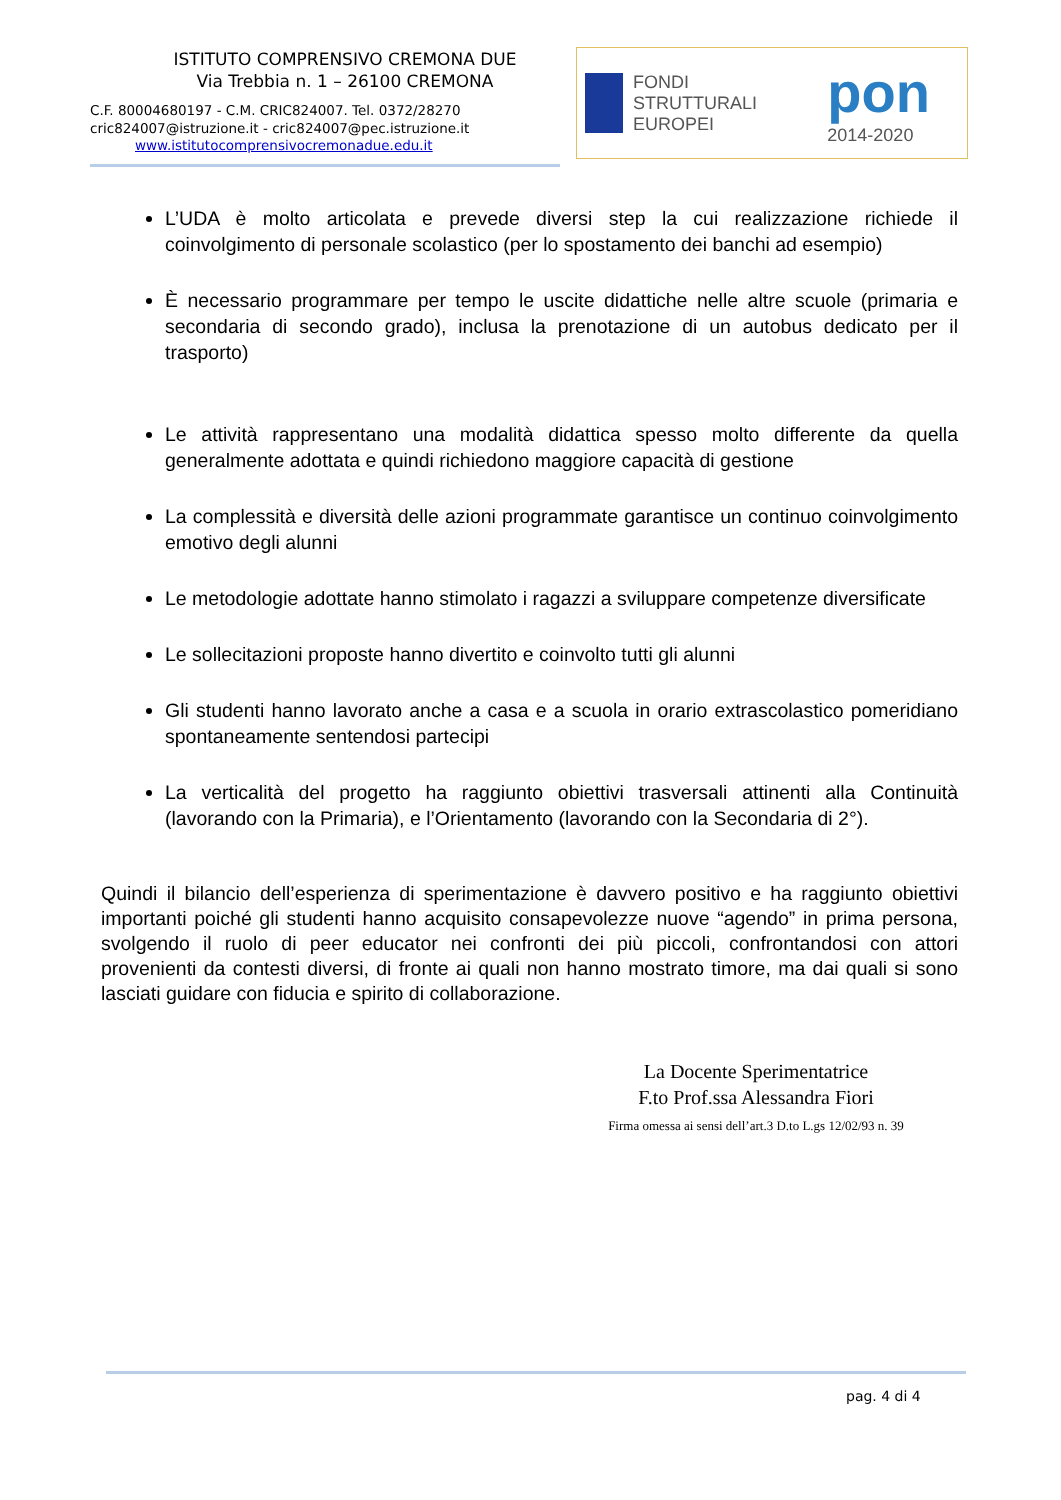ISTITUTO COMPRENSIVO CREMONA DUE
Via Trebbia n. 1 – 26100 CREMONA
C.F. 80004680197 - C.M. CRIC824007. Tel. 0372/28270
cric824007@istruzione.it - cric824007@pec.istruzione.it
www.istitutocomprensivocremonadue.edu.it
FONDI STRUTTURALI EUROPEI
pon 2014-2020
L’UDA è molto articolata e prevede diversi step la cui realizzazione richiede il coinvolgimento di personale scolastico (per lo spostamento dei banchi ad esempio)
È necessario programmare per tempo le uscite didattiche nelle altre scuole (primaria e secondaria di secondo grado), inclusa la prenotazione di un autobus dedicato per il trasporto)
Le attività rappresentano una modalità didattica spesso molto differente da quella generalmente adottata e quindi richiedono maggiore capacità di gestione
La complessità e diversità delle azioni programmate garantisce un continuo coinvolgimento emotivo degli alunni
Le metodologie adottate hanno stimolato i ragazzi a sviluppare competenze diversificate
Le sollecitazioni proposte hanno divertito e coinvolto tutti gli alunni
Gli studenti hanno lavorato anche a casa e a scuola in orario extrascolastico pomeridiano spontaneamente sentendosi partecipi
La verticalità del progetto ha raggiunto obiettivi trasversali attinenti alla Continuità (lavorando con la Primaria), e l’Orientamento (lavorando con la Secondaria di 2°).
Quindi il bilancio dell’esperienza di sperimentazione è davvero positivo e ha raggiunto obiettivi importanti poiché gli studenti hanno acquisito consapevolezze nuove “agendo” in prima persona, svolgendo il ruolo di peer educator nei confronti dei più piccoli, confrontandosi con attori provenienti da contesti diversi, di fronte ai quali non hanno mostrato timore, ma dai quali si sono lasciati guidare con fiducia e spirito di collaborazione.
La Docente Sperimentatrice
F.to Prof.ssa Alessandra Fiori
Firma omessa ai sensi dell’art.3 D.to L.gs 12/02/93 n. 39
pag. 4 di 4